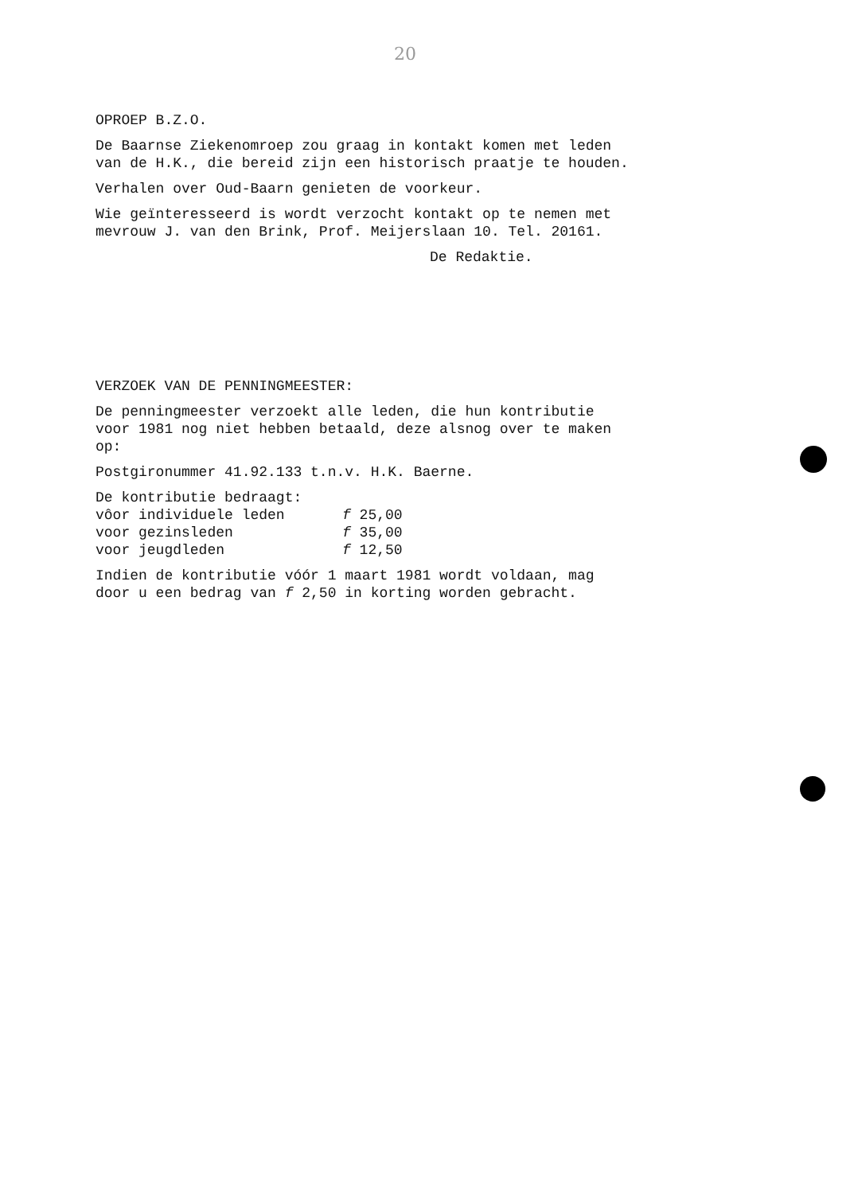20
OPROEP B.Z.O.
De Baarnse Ziekenomroep zou graag in kontakt komen met leden
van de H.K., die bereid zijn een historisch praatje te houden.
Verhalen over Oud-Baarn genieten de voorkeur.
Wie geïnteresseerd is wordt verzocht kontakt op te nemen met
mevrouw J. van den Brink, Prof. Meijerslaan 10. Tel. 20161.
De Redaktie.
VERZOEK VAN DE PENNINGMEESTER:
De penningmeester verzoekt alle leden, die hun kontributie
voor 1981 nog niet hebben betaald, deze alsnog over te maken
op:
Postgironummer 41.92.133 t.n.v. H.K. Baerne.
De kontributie bedraagt:
| vôor individuele leden | f 25,00 |
| voor gezinsleden | f 35,00 |
| voor jeugdleden | f 12,50 |
Indien de kontributie vóór 1 maart 1981 wordt voldaan, mag
door u een bedrag van f 2,50 in korting worden gebracht.